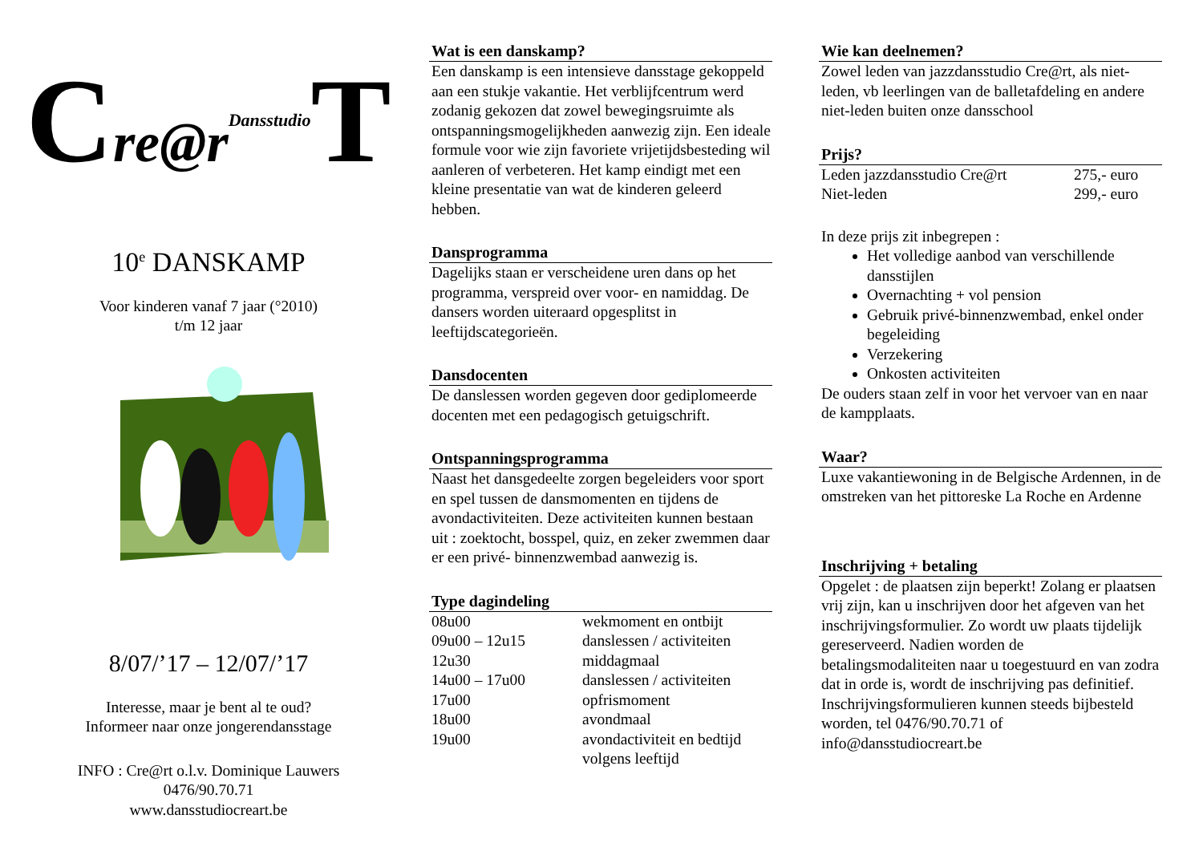Cre@r Dansstudio T
10<sup>e</sup> DANSKAMP
Voor kinderen vanaf 7 jaar (°2010)
t/m 12 jaar
8/07/’17 – 12/07/’17
Interesse, maar je bent al te oud?
Informeer naar onze jongerendansstage
INFO : Cre@rt o.l.v. Dominique Lauwers
0476/90.70.71
www.dansstudiocreart.be
Wat is een danskamp?
Een danskamp is een intensieve dansstage gekoppeld aan een stukje vakantie. Het verblijfcentrum werd zodanig gekozen dat zowel bewegingsruimte als ontspanningsmogelijkheden aanwezig zijn. Een ideale formule voor wie zijn favoriete vrijetijdsbesteding wil aanleren of verbeteren. Het kamp eindigt met een kleine presentatie van wat de kinderen geleerd hebben.
Dansprogramma
Dagelijks staan er verscheidene uren dans op het programma, verspreid over voor- en namiddag. De dansers worden uiteraard opgesplitst in leeftijdscategorieën.
Dansdocenten
De danslessen worden gegeven door gediplomeerde docenten met een pedagogisch getuigschrift.
Ontspanningsprogramma
Naast het dansgedeelte zorgen begeleiders voor sport en spel tussen de dansmomenten en tijdens de avondactiviteiten. Deze activiteiten kunnen bestaan uit : zoektocht, bosspel, quiz, en zeker zwemmen daar er een privé- binnenzwembad aanwezig is.
Type dagindeling
| 08u00 | wekmoment en ontbijt |
| 09u00 – 12u15 | danslessen / activiteiten |
| 12u30 | middagmaal |
| 14u00 – 17u00 | danslessen / activiteiten |
| 17u00 | opfrismoment |
| 18u00 | avondmaal |
| 19u00 | avondactiviteit en bedtijd volgens leeftijd |
Wie kan deelnemen?
Zowel leden van jazzdansstudio Cre@rt, als niet-leden, vb leerlingen van de balletafdeling en andere niet-leden buiten onze dansschool
Prijs?
| Leden jazzdansstudio Cre@rt | 275,- euro |
| Niet-leden | 299,- euro |
In deze prijs zit inbegrepen :
Het volledige aanbod van verschillende dansstijlen
Overnachting + vol pension
Gebruik privé-binnenzwembad, enkel onder begeleiding
Verzekering
Onkosten activiteiten
De ouders staan zelf in voor het vervoer van en naar de kampplaats.
Waar?
Luxe vakantiewoning in de Belgische Ardennen, in de omstreken van het pittoreske La Roche en Ardenne
Inschrijving + betaling
Opgelet : de plaatsen zijn beperkt! Zolang er plaatsen vrij zijn, kan u inschrijven door het afgeven van het inschrijvingsformulier. Zo wordt uw plaats tijdelijk gereserveerd. Nadien worden de betalingsmodaliteiten naar u toegestuurd en van zodra dat in orde is, wordt de inschrijving pas definitief.
Inschrijvingsformulieren kunnen steeds bijbesteld worden, tel 0476/90.70.71 of info@dansstudiocreart.be